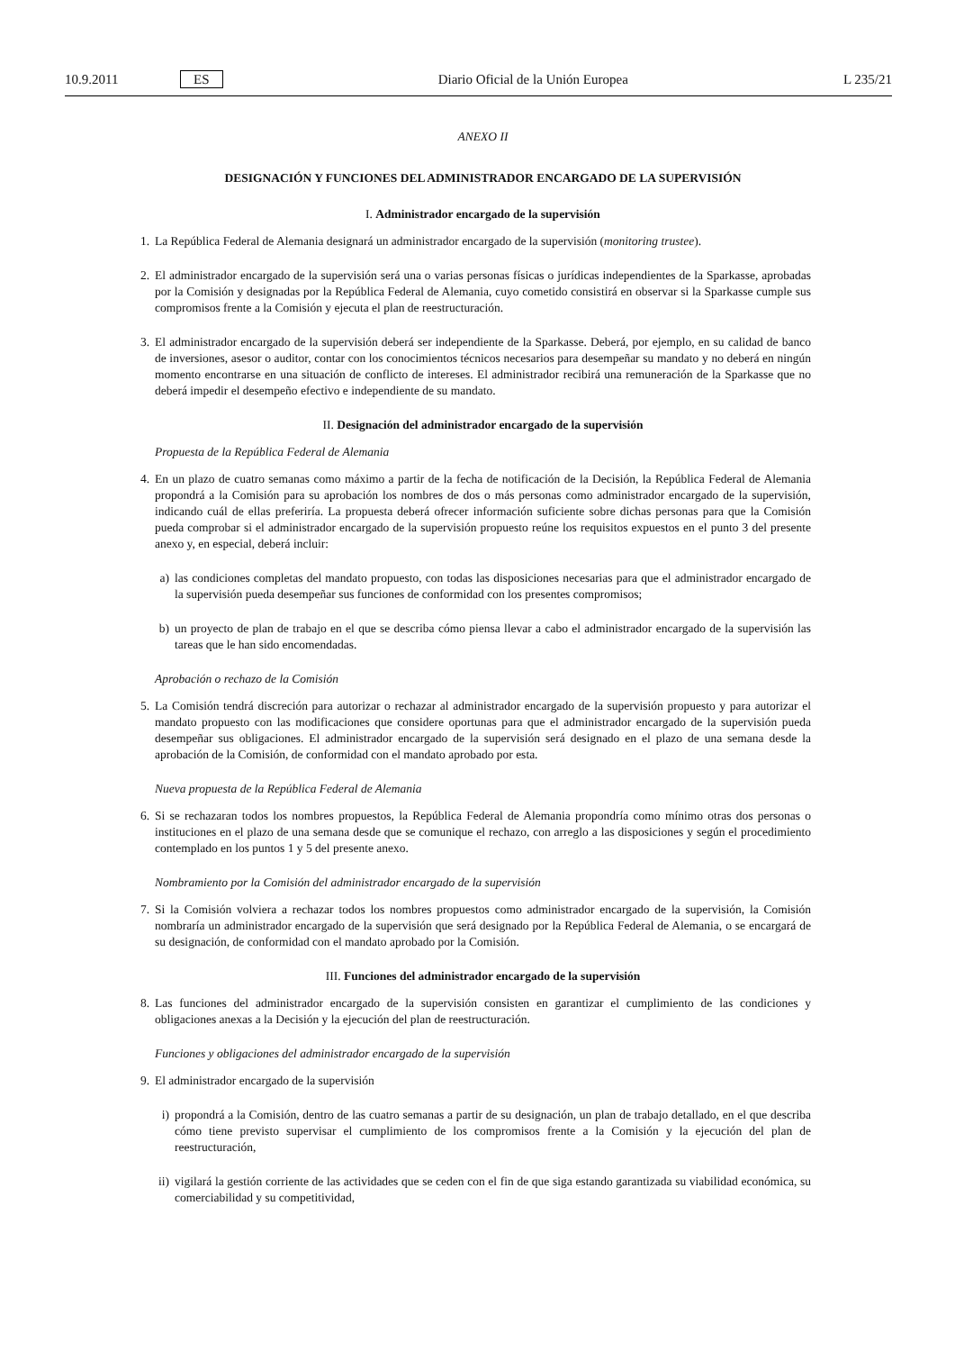10.9.2011 ES Diario Oficial de la Unión Europea L 235/21
ANEXO II
DESIGNACIÓN Y FUNCIONES DEL ADMINISTRADOR ENCARGADO DE LA SUPERVISIÓN
I. Administrador encargado de la supervisión
1. La República Federal de Alemania designará un administrador encargado de la supervisión (monitoring trustee).
2. El administrador encargado de la supervisión será una o varias personas físicas o jurídicas independientes de la Sparkasse, aprobadas por la Comisión y designadas por la República Federal de Alemania, cuyo cometido consistirá en observar si la Sparkasse cumple sus compromisos frente a la Comisión y ejecuta el plan de reestructuración.
3. El administrador encargado de la supervisión deberá ser independiente de la Sparkasse. Deberá, por ejemplo, en su calidad de banco de inversiones, asesor o auditor, contar con los conocimientos técnicos necesarios para desempeñar su mandato y no deberá en ningún momento encontrarse en una situación de conflicto de intereses. El administrador recibirá una remuneración de la Sparkasse que no deberá impedir el desempeño efectivo e independiente de su mandato.
II. Designación del administrador encargado de la supervisión
Propuesta de la República Federal de Alemania
4. En un plazo de cuatro semanas como máximo a partir de la fecha de notificación de la Decisión, la República Federal de Alemania propondrá a la Comisión para su aprobación los nombres de dos o más personas como administrador encargado de la supervisión, indicando cuál de ellas preferiría. La propuesta deberá ofrecer información suficiente sobre dichas personas para que la Comisión pueda comprobar si el administrador encargado de la supervisión propuesto reúne los requisitos expuestos en el punto 3 del presente anexo y, en especial, deberá incluir:
a) las condiciones completas del mandato propuesto, con todas las disposiciones necesarias para que el administrador encargado de la supervisión pueda desempeñar sus funciones de conformidad con los presentes compromisos;
b) un proyecto de plan de trabajo en el que se describa cómo piensa llevar a cabo el administrador encargado de la supervisión las tareas que le han sido encomendadas.
Aprobación o rechazo de la Comisión
5. La Comisión tendrá discreción para autorizar o rechazar al administrador encargado de la supervisión propuesto y para autorizar el mandato propuesto con las modificaciones que considere oportunas para que el administrador encargado de la supervisión pueda desempeñar sus obligaciones. El administrador encargado de la supervisión será designado en el plazo de una semana desde la aprobación de la Comisión, de conformidad con el mandato aprobado por esta.
Nueva propuesta de la República Federal de Alemania
6. Si se rechazaran todos los nombres propuestos, la República Federal de Alemania propondría como mínimo otras dos personas o instituciones en el plazo de una semana desde que se comunique el rechazo, con arreglo a las disposiciones y según el procedimiento contemplado en los puntos 1 y 5 del presente anexo.
Nombramiento por la Comisión del administrador encargado de la supervisión
7. Si la Comisión volviera a rechazar todos los nombres propuestos como administrador encargado de la supervisión, la Comisión nombraría un administrador encargado de la supervisión que será designado por la República Federal de Alemania, o se encargará de su designación, de conformidad con el mandato aprobado por la Comisión.
III. Funciones del administrador encargado de la supervisión
8. Las funciones del administrador encargado de la supervisión consisten en garantizar el cumplimiento de las condiciones y obligaciones anexas a la Decisión y la ejecución del plan de reestructuración.
Funciones y obligaciones del administrador encargado de la supervisión
9. El administrador encargado de la supervisión
i) propondrá a la Comisión, dentro de las cuatro semanas a partir de su designación, un plan de trabajo detallado, en el que describa cómo tiene previsto supervisar el cumplimiento de los compromisos frente a la Comisión y la ejecución del plan de reestructuración,
ii) vigilará la gestión corriente de las actividades que se ceden con el fin de que siga estando garantizada su viabilidad económica, su comerciabilidad y su competitividad,